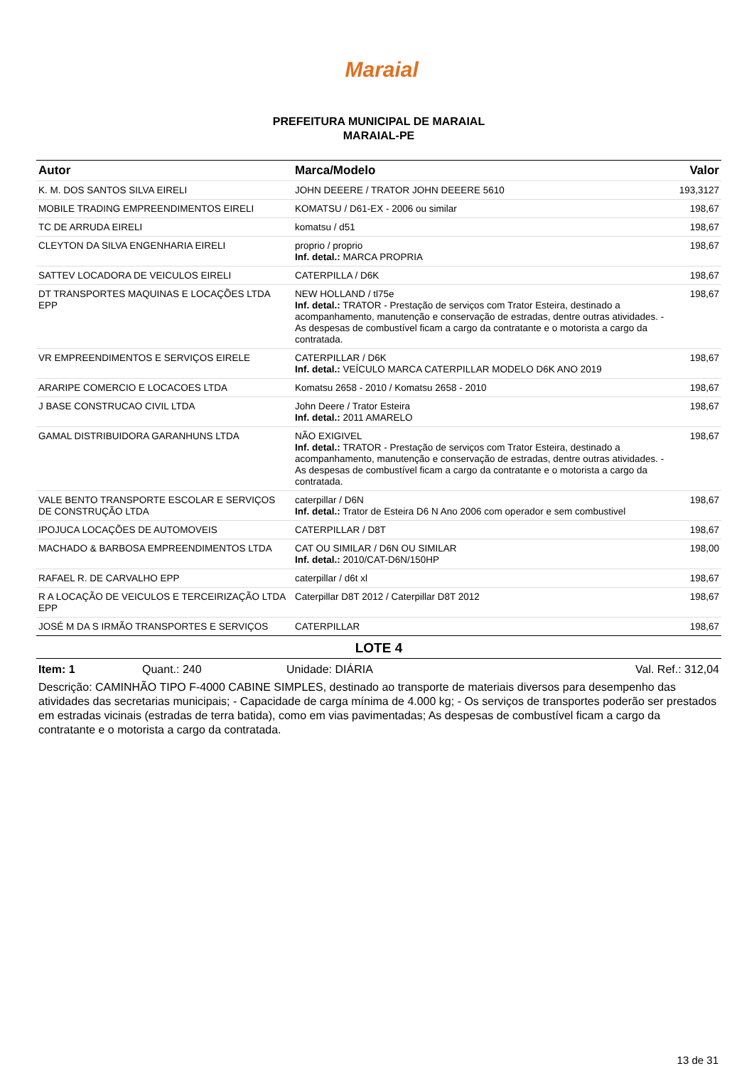Maraial
PREFEITURA MUNICIPAL DE MARAIAL
MARAIAL-PE
| Autor | Marca/Modelo | Valor |
| --- | --- | --- |
| K. M. DOS SANTOS SILVA EIRELI | JOHN DEEERE / TRATOR JOHN DEEERE 5610 | 193,3127 |
| MOBILE TRADING EMPREENDIMENTOS EIRELI | KOMATSU / D61-EX - 2006 ou similar | 198,67 |
| TC DE ARRUDA EIRELI | komatsu / d51 | 198,67 |
| CLEYTON DA SILVA ENGENHARIA EIRELI | proprio / proprio Inf. detal.: MARCA PROPRIA | 198,67 |
| SATTEV LOCADORA DE VEICULOS EIRELI | CATERPILLA / D6K | 198,67 |
| DT TRANSPORTES MAQUINAS E LOCAÇÕES LTDA EPP | NEW HOLLAND / tl75e Inf. detal.: TRATOR - Prestação de serviços com Trator Esteira, destinado a acompanhamento, manutenção e conservação de estradas, dentre outras atividades. - As despesas de combustível ficam a cargo da contratante e o motorista a cargo da contratada. | 198,67 |
| VR EMPREENDIMENTOS E SERVIÇOS EIRELE | CATERPILLAR / D6K Inf. detal.: VEÍCULO MARCA CATERPILLAR MODELO D6K ANO 2019 | 198,67 |
| ARARIPE COMERCIO E LOCACOES LTDA | Komatsu 2658 - 2010 / Komatsu 2658 - 2010 | 198,67 |
| J BASE CONSTRUCAO CIVIL LTDA | John Deere / Trator Esteira Inf. detal.: 2011 AMARELO | 198,67 |
| GAMAL DISTRIBUIDORA GARANHUNS LTDA | NÃO EXIGIVEL Inf. detal.: TRATOR - Prestação de serviços com Trator Esteira, destinado a acompanhamento, manutenção e conservação de estradas, dentre outras atividades. - As despesas de combustível ficam a cargo da contratante e o motorista a cargo da contratada. | 198,67 |
| VALE BENTO TRANSPORTE ESCOLAR E SERVIÇOS DE CONSTRUÇÃO LTDA | caterpillar / D6N Inf. detal.: Trator de Esteira D6 N Ano 2006 com operador e sem combustivel | 198,67 |
| IPOJUCA LOCAÇÕES DE AUTOMOVEIS | CATERPILLAR / D8T | 198,67 |
| MACHADO & BARBOSA EMPREENDIMENTOS LTDA | CAT OU SIMILAR / D6N OU SIMILAR Inf. detal.: 2010/CAT-D6N/150HP | 198,00 |
| RAFAEL R. DE CARVALHO EPP | caterpillar / d6t xl | 198,67 |
| R A LOCAÇÃO DE VEICULOS E TERCEIRIZAÇÃO LTDA EPP | Caterpillar D8T 2012 / Caterpillar D8T 2012 | 198,67 |
| JOSÉ M DA S IRMÃO TRANSPORTES E SERVIÇOS | CATERPILLAR | 198,67 |
LOTE 4
Item: 1 Quant.: 240 Unidade: DIÁRIA Val. Ref.: 312,04
Descrição: CAMINHÃO TIPO F-4000 CABINE SIMPLES, destinado ao transporte de materiais diversos para desempenho das atividades das secretarias municipais; - Capacidade de carga mínima de 4.000 kg; - Os serviços de transportes poderão ser prestados em estradas vicinais (estradas de terra batida), como em vias pavimentadas; As despesas de combustível ficam a cargo da contratante e o motorista a cargo da contratada.
13 de 31